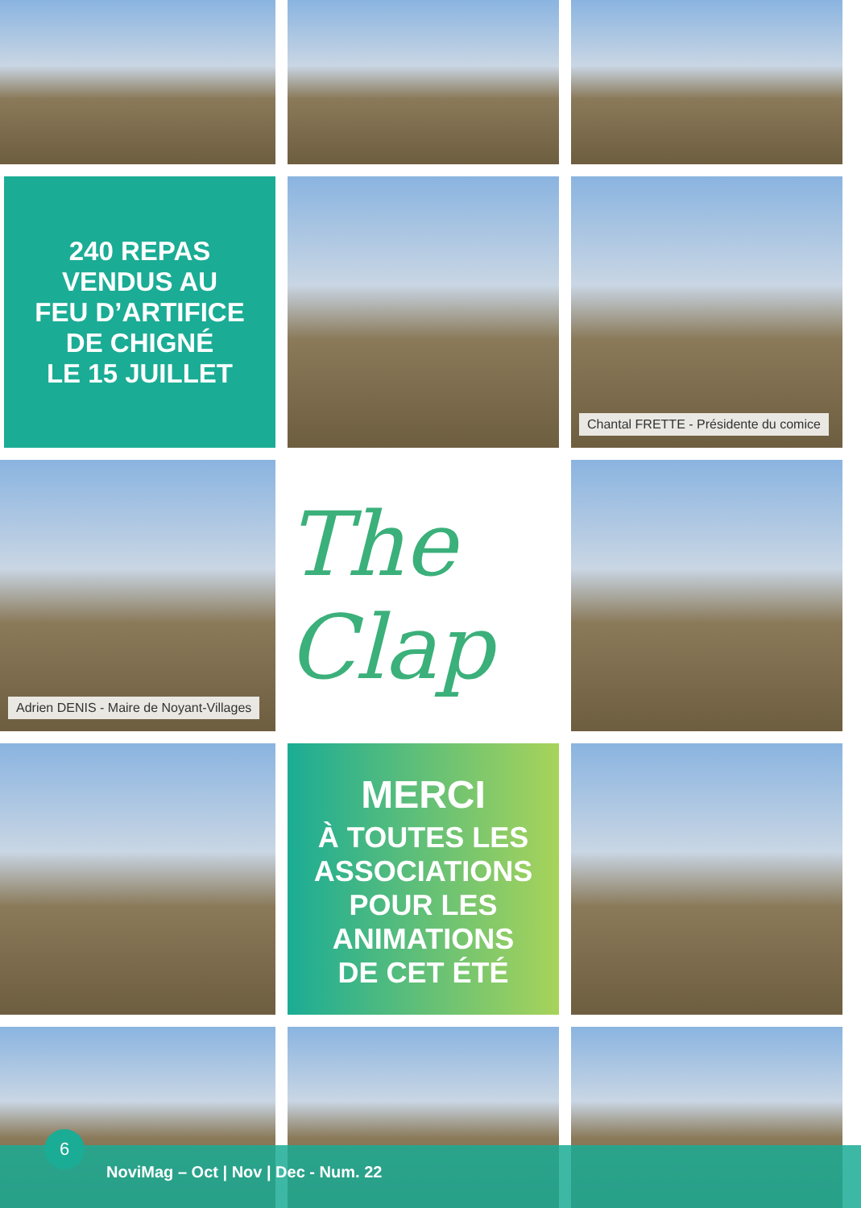240 REPAS
VENDUS AU
FEU D’ARTIFICE
DE CHIGNÉ
LE 15 JUILLET
Chantal FRETTE - Présidente du comice
Adrien DENIS - Maire de Noyant-Villages
The Clap
MERCI
À TOUTES LES
ASSOCIATIONS
POUR LES
ANIMATIONS
DE CET ÉTÉ
6
NoviMag – Oct | Nov | Dec - Num. 22